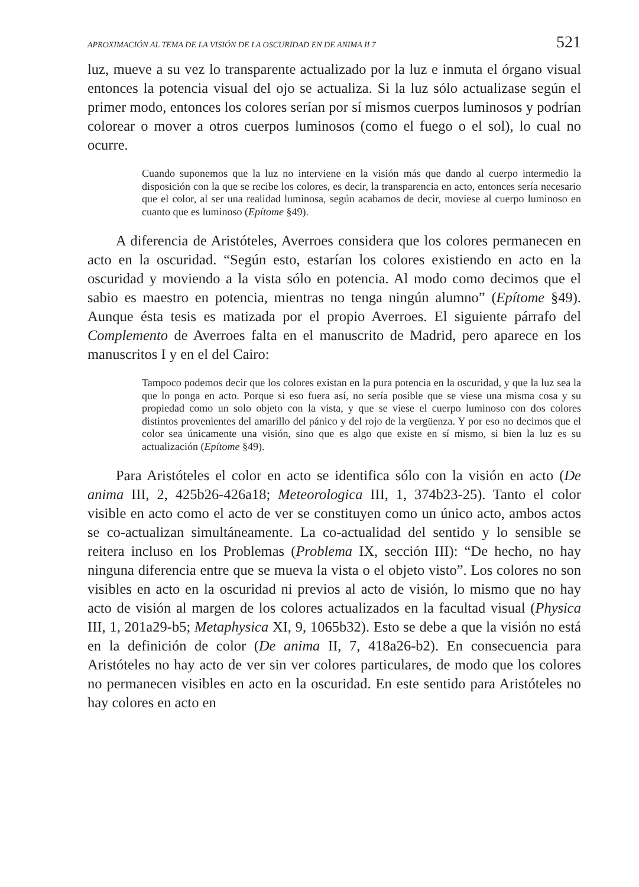APROXIMACIÓN AL TEMA DE LA VISIÓN DE LA OSCURIDAD EN DE ANIMA II 7 521
luz, mueve a su vez lo transparente actualizado por la luz e inmuta el órgano visual entonces la potencia visual del ojo se actualiza. Si la luz sólo actualizase según el primer modo, entonces los colores serían por sí mismos cuerpos luminosos y podrían colorear o mover a otros cuerpos luminosos (como el fuego o el sol), lo cual no ocurre.
Cuando suponemos que la luz no interviene en la visión más que dando al cuerpo intermedio la disposición con la que se recibe los colores, es decir, la transparencia en acto, entonces sería necesario que el color, al ser una realidad luminosa, según acabamos de decir, moviese al cuerpo luminoso en cuanto que es luminoso (Epítome §49).
A diferencia de Aristóteles, Averroes considera que los colores permanecen en acto en la oscuridad. “Según esto, estarían los colores existiendo en acto en la oscuridad y moviendo a la vista sólo en potencia. Al modo como decimos que el sabio es maestro en potencia, mientras no tenga ningún alumno” (Epítome §49). Aunque ésta tesis es matizada por el propio Averroes. El siguiente párrafo del Complemento de Averroes falta en el manuscrito de Madrid, pero aparece en los manuscritos I y en el del Cairo:
Tampoco podemos decir que los colores existan en la pura potencia en la oscuridad, y que la luz sea la que lo ponga en acto. Porque si eso fuera así, no sería posible que se viese una misma cosa y su propiedad como un solo objeto con la vista, y que se viese el cuerpo luminoso con dos colores distintos provenientes del amarillo del pánico y del rojo de la vergüenza. Y por eso no decimos que el color sea únicamente una visión, sino que es algo que existe en sí mismo, si bien la luz es su actualización (Epítome §49).
Para Aristóteles el color en acto se identifica sólo con la visión en acto (De anima III, 2, 425b26-426a18; Meteorologica III, 1, 374b23-25). Tanto el color visible en acto como el acto de ver se constituyen como un único acto, ambos actos se co-actualizan simultáneamente. La co-actualidad del sentido y lo sensible se reitera incluso en los Problemas (Problema IX, sección III): “De hecho, no hay ninguna diferencia entre que se mueva la vista o el objeto visto”. Los colores no son visibles en acto en la oscuridad ni previos al acto de visión, lo mismo que no hay acto de visión al margen de los colores actualizados en la facultad visual (Physica III, 1, 201a29-b5; Metaphysica XI, 9, 1065b32). Esto se debe a que la visión no está en la definición de color (De anima II, 7, 418a26-b2). En consecuencia para Aristóteles no hay acto de ver sin ver colores particulares, de modo que los colores no permanecen visibles en acto en la oscuridad. En este sentido para Aristóteles no hay colores en acto en